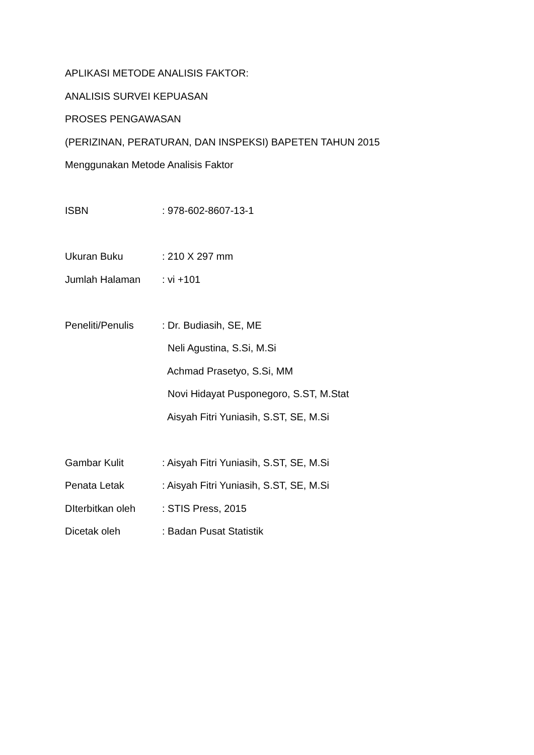APLIKASI METODE ANALISIS FAKTOR:
ANALISIS SURVEI KEPUASAN
PROSES PENGAWASAN
(PERIZINAN, PERATURAN, DAN INSPEKSI) BAPETEN TAHUN 2015
Menggunakan Metode Analisis Faktor
ISBN : 978-602-8607-13-1
Ukuran Buku : 210 X 297 mm
Jumlah Halaman : vi +101
Peneliti/Penulis : Dr. Budiasih, SE, ME
Neli Agustina, S.Si, M.Si
Achmad Prasetyo, S.Si, MM
Novi Hidayat Pusponegoro, S.ST, M.Stat
Aisyah Fitri Yuniasih, S.ST, SE, M.Si
Gambar Kulit : Aisyah Fitri Yuniasih, S.ST, SE, M.Si
Penata Letak : Aisyah Fitri Yuniasih, S.ST, SE, M.Si
DIterbitkan oleh : STIS Press, 2015
Dicetak oleh : Badan Pusat Statistik